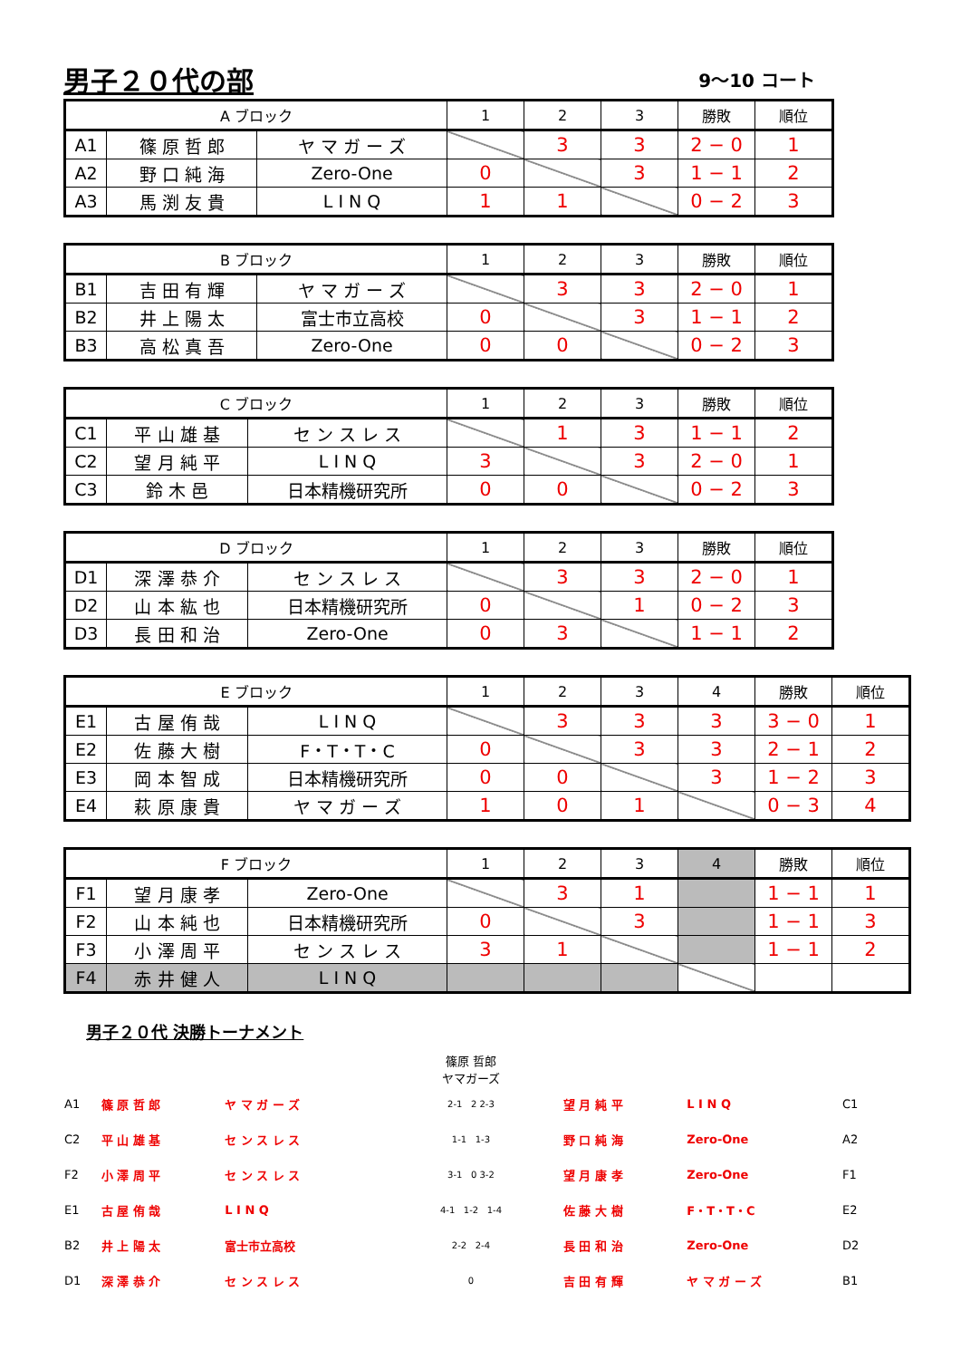男子２０代の部
9～10 コート
| A ブロック | | | 1 | 2 | 3 | 勝敗 | 順位 |
| --- | --- | --- | --- | --- | --- | --- | --- |
| A1 | 篠 原 哲 郎 | ヤ マ ガ ー ズ | | 3 | 3 | 2 − 0 | 1 |
| A2 | 野 口 純 海 | Zero-One | 0 | | 3 | 1 − 1 | 2 |
| A3 | 馬 渕 友 貴 | L I N Q | 1 | 1 | | 0 − 2 | 3 |
| B ブロック | | | 1 | 2 | 3 | 勝敗 | 順位 |
| --- | --- | --- | --- | --- | --- | --- | --- |
| B1 | 吉 田 有 輝 | ヤ マ ガ ー ズ | | 3 | 3 | 2 − 0 | 1 |
| B2 | 井 上 陽 太 | 富士市立高校 | 0 | | 3 | 1 − 1 | 2 |
| B3 | 高 松 真 吾 | Zero-One | 0 | 0 | | 0 − 2 | 3 |
| C ブロック | | | 1 | 2 | 3 | 勝敗 | 順位 |
| --- | --- | --- | --- | --- | --- | --- | --- |
| C1 | 平 山 雄 基 | セ ン ス レ ス | | 1 | 3 | 1 − 1 | 2 |
| C2 | 望 月 純 平 | L I N Q | 3 | | 3 | 2 − 0 | 1 |
| C3 | 鈴 木 邑 | 日本精機研究所 | 0 | 0 | | 0 − 2 | 3 |
| D ブロック | | | 1 | 2 | 3 | 勝敗 | 順位 |
| --- | --- | --- | --- | --- | --- | --- | --- |
| D1 | 深 澤 恭 介 | セ ン ス レ ス | | 3 | 3 | 2 − 0 | 1 |
| D2 | 山 本 紘 也 | 日本精機研究所 | 0 | | 1 | 0 − 2 | 3 |
| D3 | 長 田 和 治 | Zero-One | 0 | 3 | | 1 − 1 | 2 |
| E ブロック | | | 1 | 2 | 3 | 4 | 勝敗 | 順位 |
| --- | --- | --- | --- | --- | --- | --- | --- | --- |
| E1 | 古 屋 侑 哉 | L I N Q | | 3 | 3 | 3 | 3 − 0 | 1 |
| E2 | 佐 藤 大 樹 | F・T・T・C | 0 | | 3 | 3 | 2 − 1 | 2 |
| E3 | 岡 本 智 成 | 日本精機研究所 | 0 | 0 | | 3 | 1 − 2 | 3 |
| E4 | 萩 原 康 貴 | ヤ マ ガ ー ズ | 1 | 0 | 1 | | 0 − 3 | 4 |
| F ブロック | | | 1 | 2 | 3 | 4 | 勝敗 | 順位 |
| --- | --- | --- | --- | --- | --- | --- | --- | --- |
| F1 | 望 月 康 孝 | Zero-One | | 3 | 1 | | 1 − 1 | 1 |
| F2 | 山 本 純 也 | 日本精機研究所 | 0 | | 3 | | 1 − 1 | 3 |
| F3 | 小 澤 周 平 | セ ン ス レ ス | 3 | 1 | | | 1 − 1 | 2 |
| F4 | 赤 井 健 人 | L I N Q | | | | | | |
男子２０代 決勝トーナメント
篠原 哲郎
ヤマガーズ
| A1 | 篠 原 哲 郎 | ヤ マ ガ ー ズ | 2-1 2 2-3 | 望 月 純 平 | L I N Q | C1 |
| C2 | 平 山 雄 基 | セ ン ス レ ス | 1-1 1-3 | 野 口 純 海 | Zero-One | A2 |
| F2 | 小 澤 周 平 | セ ン ス レ ス | 3-1 0 3-2 | 望 月 康 孝 | Zero-One | F1 |
| E1 | 古 屋 侑 哉 | L I N Q | 4-1 1-2 1-4 | 佐 藤 大 樹 | F・T・T・C | E2 |
| B2 | 井 上 陽 太 | 富士市立高校 | 2-2 2-4 | 長 田 和 治 | Zero-One | D2 |
| D1 | 深 澤 恭 介 | セ ン ス レ ス | 0 | 吉 田 有 輝 | ヤ マ ガ ー ズ | B1 |